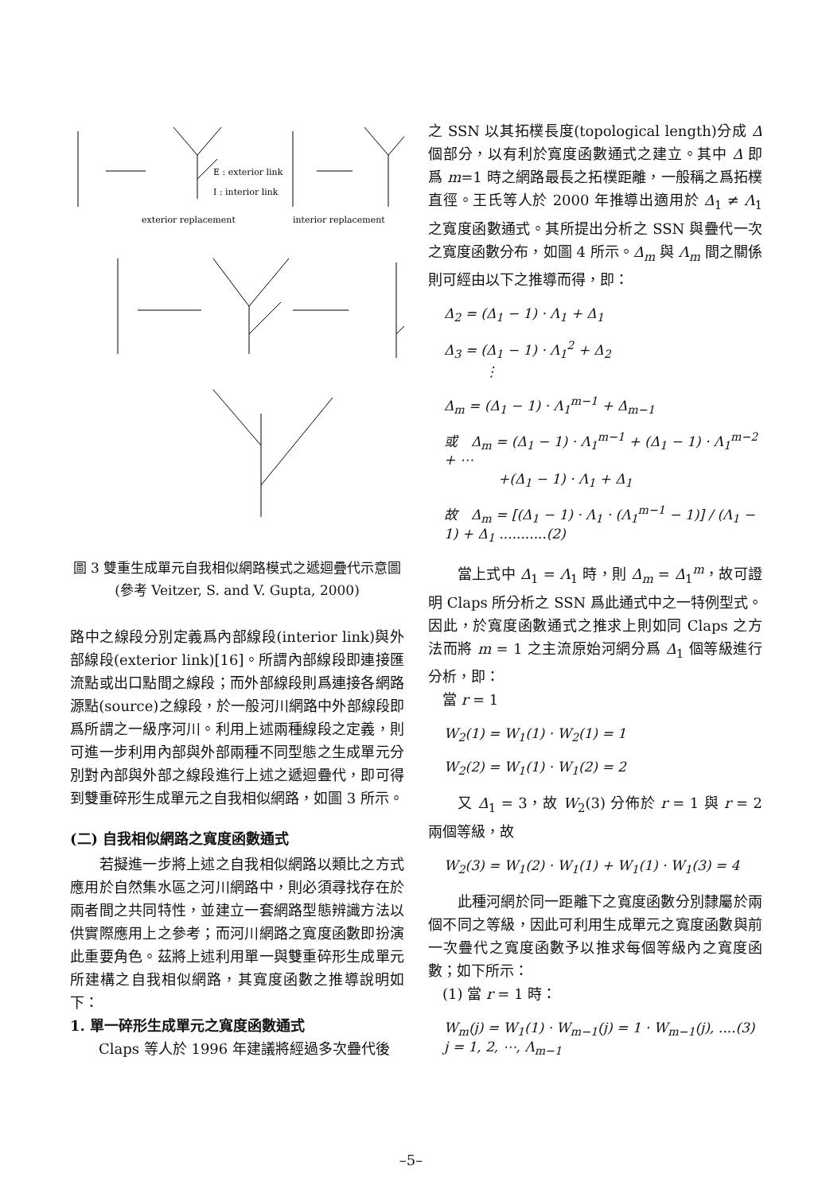exterior replacement
E : exterior link
I : interior link
interior replacement
圖 3 雙重生成單元自我相似網路模式之遞迴疊代示意圖 (參考 Veitzer, S. and V. Gupta, 2000)
路中之線段分別定義爲內部線段(interior link)與外部線段(exterior link)[16]。所謂內部線段即連接匯流點或出口點間之線段；而外部線段則爲連接各網路源點(source)之線段，於一般河川網路中外部線段即爲所謂之一級序河川。利用上述兩種線段之定義，則可進一步利用內部與外部兩種不同型態之生成單元分別對內部與外部之線段進行上述之遞迴疊代，即可得到雙重碎形生成單元之自我相似網路，如圖 3 所示。
(二) 自我相似網路之寬度函數通式
　　若擬進一步將上述之自我相似網路以類比之方式應用於自然集水區之河川網路中，則必須尋找存在於兩者間之共同特性，並建立一套網路型態辨識方法以供實際應用上之參考；而河川網路之寬度函數即扮演此重要角色。茲將上述利用單一與雙重碎形生成單元所建構之自我相似網路，其寬度函數之推導說明如下：
1. 單一碎形生成單元之寬度函數通式
　　Claps 等人於 1996 年建議將經過多次疊代後
之 SSN 以其拓樸長度(topological length)分成 Δ 個部分，以有利於寬度函數通式之建立。其中 Δ 即爲 m=1 時之網路最長之拓樸距離，一般稱之爲拓樸直徑。王氏等人於 2000 年推導出適用於 Δ<sub>1</sub> ≠ Λ<sub>1</sub> 之寬度函數通式。其所提出分析之 SSN 與疊代一次之寬度函數分布，如圖 4 所示。Δ<sub>m</sub> 與 Λ<sub>m</sub> 間之關係則可經由以下之推導而得，即：
Δ<sub>2</sub> = (Δ<sub>1</sub> − 1) · Λ<sub>1</sub> + Δ<sub>1</sub>
Δ<sub>3</sub> = (Δ<sub>1</sub> − 1) · Λ<sub>1</sub><sup>2</sup> + Δ<sub>2</sub>
　　　⋮
Δ<sub>m</sub> = (Δ<sub>1</sub> − 1) · Λ<sub>1</sub><sup>m−1</sup> + Δ<sub>m−1</sub>
或　Δ<sub>m</sub> = (Δ<sub>1</sub> − 1) · Λ<sub>1</sub><sup>m−1</sup> + (Δ<sub>1</sub> − 1) · Λ<sub>1</sub><sup>m−2</sup> + ⋯
　　　　+(Δ<sub>1</sub> − 1) · Λ<sub>1</sub> + Δ<sub>1</sub>
故　Δ<sub>m</sub> = [(Δ<sub>1</sub> − 1) · Λ<sub>1</sub> · (Λ<sub>1</sub><sup>m−1</sup> − 1)] / (Λ<sub>1</sub> − 1) + Δ<sub>1</sub> ...........(2)
　　當上式中 Δ<sub>1</sub> = Λ<sub>1</sub> 時，則 Δ<sub>m</sub> = Δ<sub>1</sub><sup>m</sup>，故可證明 Claps 所分析之 SSN 爲此通式中之一特例型式。因此，於寬度函數通式之推求上則如同 Claps 之方法而將 m = 1 之主流原始河網分爲 Δ<sub>1</sub> 個等級進行分析，即：
　當 r = 1
W<sub>2</sub>(1) = W<sub>1</sub>(1) · W<sub>2</sub>(1) = 1
W<sub>2</sub>(2) = W<sub>1</sub>(1) · W<sub>1</sub>(2) = 2
　　又 Δ<sub>1</sub> = 3，故 W<sub>2</sub>(3) 分佈於 r = 1 與 r = 2 兩個等級，故
W<sub>2</sub>(3) = W<sub>1</sub>(2) · W<sub>1</sub>(1) + W<sub>1</sub>(1) · W<sub>1</sub>(3) = 4
　　此種河網於同一距離下之寬度函數分別隸屬於兩個不同之等級，因此可利用生成單元之寬度函數與前一次疊代之寬度函數予以推求每個等級內之寬度函數；如下所示：
　(1) 當 r = 1 時：
W<sub>m</sub>(j) = W<sub>1</sub>(1) · W<sub>m−1</sub>(j) = 1 · W<sub>m−1</sub>(j), ....(3)
j = 1, 2, ⋯, Λ<sub>m−1</sub>
–5–